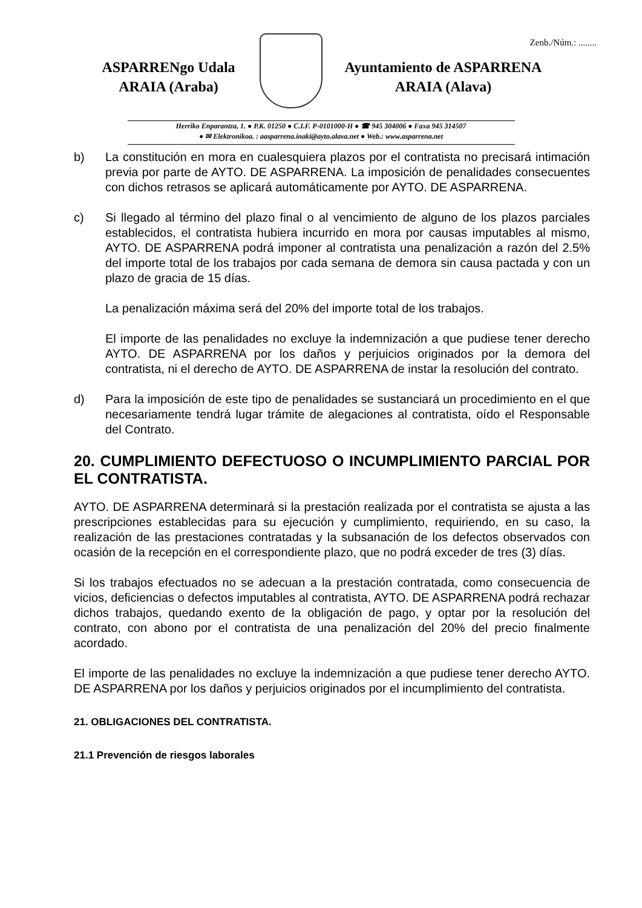Zenb./Núm.: ........
ASPARRENgo Udala
ARAIA (Araba)
Ayuntamiento de ASPARRENA
ARAIA (Alava)
Herriko Enparantza, 1. ● P.K. 01250 ● C.I.F. P-0101000-H ● ☎ 945 304006 ● Faxa 945 314507
● ✉ Elektronikoa. : aasparrena.inaki@ayto.alava.net ● Web.: www.asparrena.net
b) La constitución en mora en cualesquiera plazos por el contratista no precisará intimación previa por parte de AYTO. DE ASPARRENA. La imposición de penalidades consecuentes con dichos retrasos se aplicará automáticamente por AYTO. DE ASPARRENA.
c) Si llegado al término del plazo final o al vencimiento de alguno de los plazos parciales establecidos, el contratista hubiera incurrido en mora por causas imputables al mismo, AYTO. DE ASPARRENA podrá imponer al contratista una penalización a razón del 2.5% del importe total de los trabajos por cada semana de demora sin causa pactada y con un plazo de gracia de 15 días.
La penalización máxima será del 20% del importe total de los trabajos.
El importe de las penalidades no excluye la indemnización a que pudiese tener derecho AYTO. DE ASPARRENA por los daños y perjuicios originados por la demora del contratista, ni el derecho de AYTO. DE ASPARRENA de instar la resolución del contrato.
d) Para la imposición de este tipo de penalidades se sustanciará un procedimiento en el que necesariamente tendrá lugar trámite de alegaciones al contratista, oído el Responsable del Contrato.
20. CUMPLIMIENTO DEFECTUOSO O INCUMPLIMIENTO PARCIAL POR EL CONTRATISTA.
AYTO. DE ASPARRENA determinará si la prestación realizada por el contratista se ajusta a las prescripciones establecidas para su ejecución y cumplimiento, requiriendo, en su caso, la realización de las prestaciones contratadas y la subsanación de los defectos observados con ocasión de la recepción en el correspondiente plazo, que no podrá exceder de tres (3) días.
Si los trabajos efectuados no se adecuan a la prestación contratada, como consecuencia de vicios, deficiencias o defectos imputables al contratista, AYTO. DE ASPARRENA podrá rechazar dichos trabajos, quedando exento de la obligación de pago, y optar por la resolución del contrato, con abono por el contratista de una penalización del 20% del precio finalmente acordado.
El importe de las penalidades no excluye la indemnización a que pudiese tener derecho AYTO. DE ASPARRENA por los daños y perjuicios originados por el incumplimiento del contratista.
21. OBLIGACIONES DEL CONTRATISTA.
21.1 Prevención de riesgos laborales